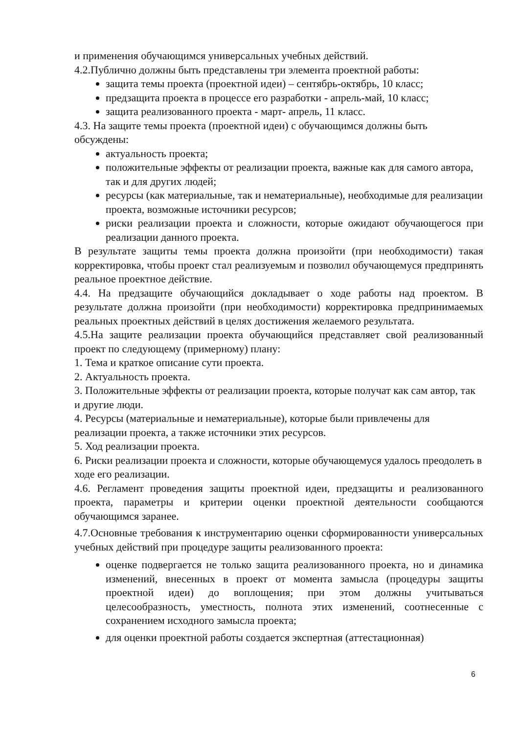и применения обучающимся универсальных учебных действий.
4.2.Публично должны быть представлены три элемента проектной работы:
защита темы проекта (проектной идеи) – сентябрь-октябрь, 10 класс;
предзащита проекта в процессе его разработки - апрель-май, 10 класс;
защита реализованного проекта - март- апрель, 11 класс.
4.3. На защите темы проекта (проектной идеи) с обучающимся должны быть обсуждены:
актуальность проекта;
положительные эффекты от реализации проекта, важные как для самого автора, так и для других людей;
ресурсы (как материальные, так и нематериальные), необходимые для реализации проекта, возможные источники ресурсов;
риски реализации проекта и сложности, которые ожидают обучающегося при реализации данного проекта.
В результате защиты темы проекта должна произойти (при необходимости) такая корректировка, чтобы проект стал реализуемым и позволил обучающемуся предпринять реальное проектное действие.
4.4. На предзащите обучающийся докладывает о ходе работы над проектом. В результате должна произойти (при необходимости) корректировка предпринимаемых реальных проектных действий в целях достижения желаемого результата.
4.5.На защите реализации проекта обучающийся представляет свой реализованный проект по следующему (примерному) плану:
1. Тема и краткое описание сути проекта.
2. Актуальность проекта.
3. Положительные эффекты от реализации проекта, которые получат как сам автор, так и другие люди.
4. Ресурсы (материальные и нематериальные), которые были привлечены для реализации проекта, а также источники этих ресурсов.
5. Ход реализации проекта.
6. Риски реализации проекта и сложности, которые обучающемуся удалось преодолеть в ходе его реализации.
4.6. Регламент проведения защиты проектной идеи, предзащиты и реализованного проекта, параметры и критерии оценки проектной деятельности сообщаются обучающимся заранее.
4.7.Основные требования к инструментарию оценки сформированности универсальных учебных действий при процедуре защиты реализованного проекта:
оценке подвергается не только защита реализованного проекта, но и динамика изменений, внесенных в проект от момента замысла (процедуры защиты проектной идеи) до воплощения; при этом должны учитываться целесообразность, уместность, полнота этих изменений, соотнесенные с сохранением исходного замысла проекта;
для оценки проектной работы создается экспертная (аттестационная)
6